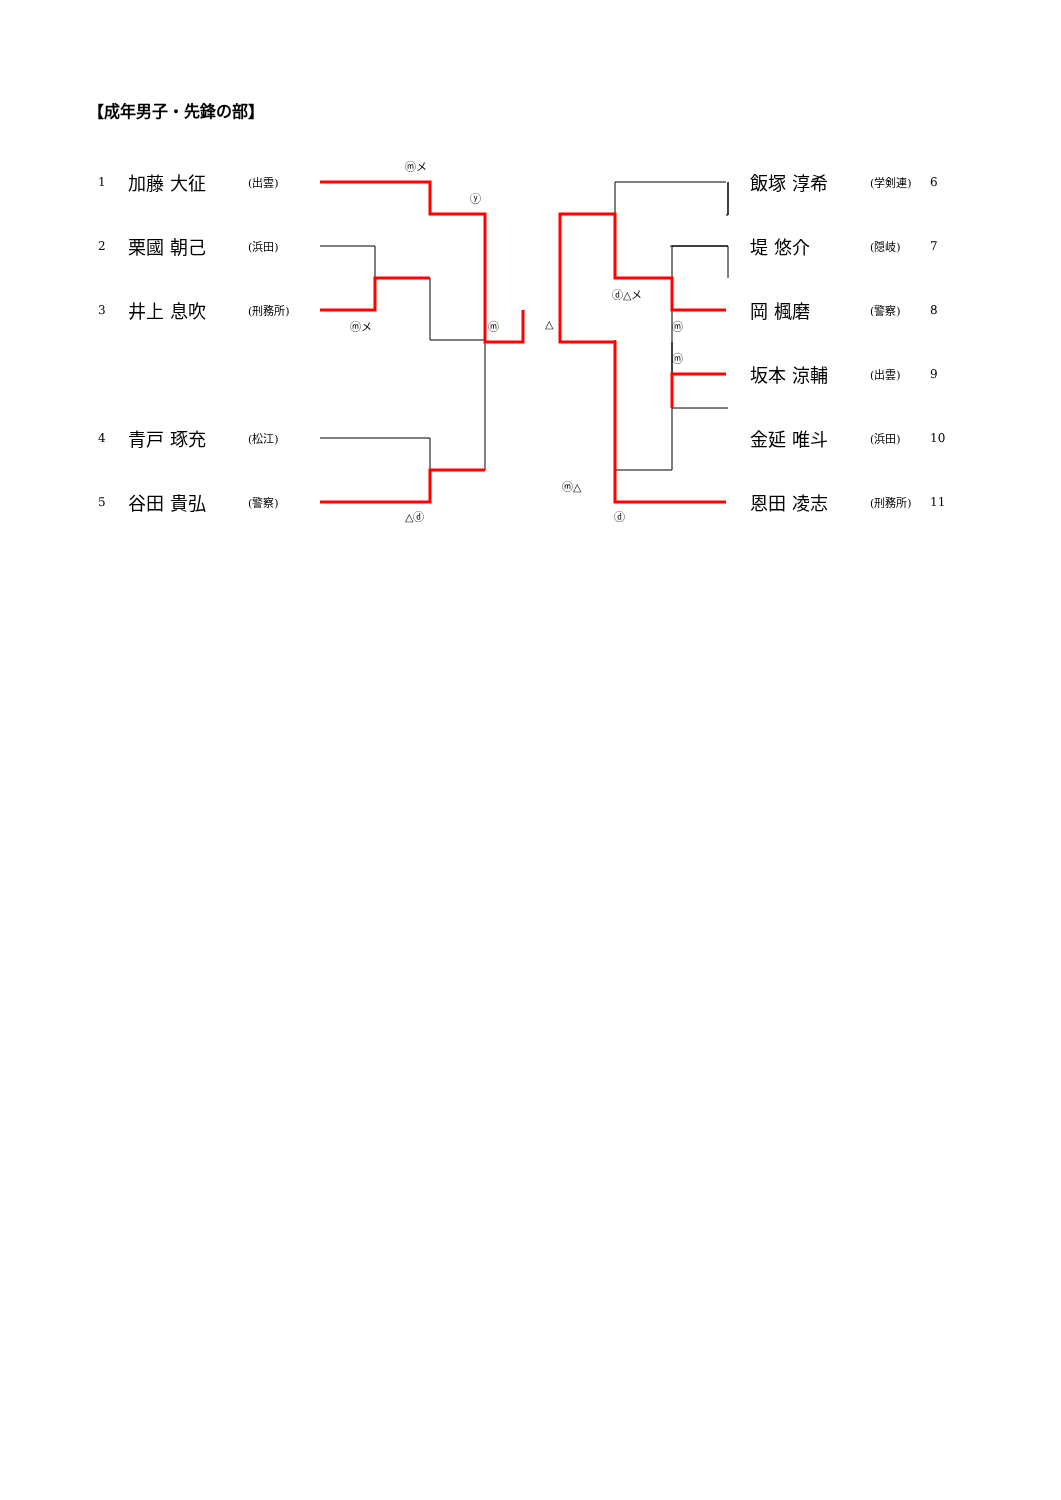【成年男子・先鋒の部】
1 加藤 大征 (出雲)
2 栗國 朝己 (浜田)
3 井上 息吹 (刑務所)
4 青戸 琢充 (松江)
5 谷田 貴弘 (警察)
飯塚 淳希 (学剣連) 6
堤 悠介 (隠岐) 7
岡 楓磨 (警察) 8
坂本 涼輔 (出雲) 9
金延 唯斗 (浜田) 10
恩田 凌志 (刑務所) 11
ⓜメ
ⓨ
ⓜメ ⓜ △
△ⓓ
ⓓ△メ
ⓜ
ⓜ
ⓜ△
ⓓ